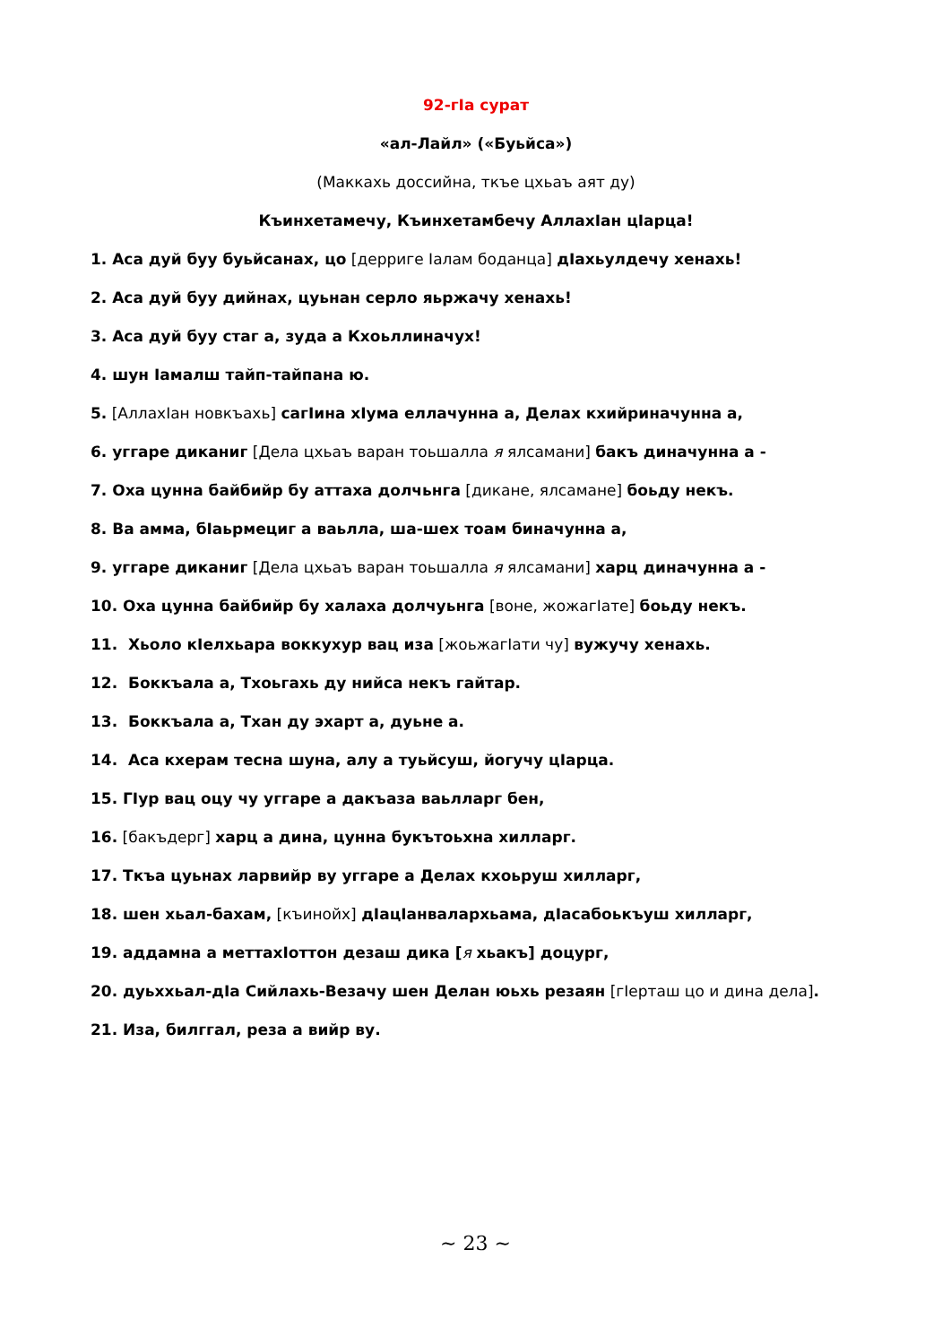92-гIа сурат
«ал-Лайл» («Буьйса»)
(Маккахь доссийна, ткъе цхьаъ аят ду)
Къинхетамечу, Къинхетамбечу АллахIан цIарца!
1. Аса дуй буу буьйсанах, цо [дерриге Iалам боданца] дIахьулдечу хенахь!
2. Аса дуй буу дийнах, цуьнан серло яьржачу хенахь!
3. Аса дуй буу стаг а, зуда а Кхоьллиначух!
4. шун Iамалш тайп-тайпана ю.
5. [АллахIан новкъахь] сагIина хIума еллачунна а, Делах кхийриначунна а,
6. уггаре диканиг [Дела цхьаъ варан тоьшалла я ялсамани] бакъ диначунна а -
7. Оха цунна байбийр бу аттаха долчьнга [дикане, ялсамане] боьду некъ.
8. Ва амма, бIаьрмециг а ваьлла, ша-шех тоам биначунна а,
9. уггаре диканиг [Дела цхьаъ варан тоьшалла я ялсамани] харц диначунна а -
10. Оха цунна байбийр бу халаха долчуьнга [воне, жожагIате] боьду некъ.
11. Хьоло кIелхьара воккухур вац иза [жоьжагIати чу] вужучу хенахь.
12. Боккъала а, Тхоьгахь ду нийса некъ гайтар.
13. Боккъала а, Тхан ду эхарт а, дуьне а.
14. Аса кхерам тесна шуна, алу а туьйсуш, йогучу цIарца.
15. ГIур вац оцу чу уггаре а дакъаза ваьлларг бен,
16. [бакъдерг] харц а дина, цунна букътоьхна хилларг.
17. Ткъа цуьнах ларвийр ву уггаре а Делах кхоьруш хилларг,
18. шен хьал-бахам, [къинойх] дIацIанвалархьама, дIасабоькъуш хилларг,
19. аддамна а меттахIоттон дезаш дика [я хьакъ] доцург,
20. дуьххьал-дIа Сийлахь-Везачу шен Делан юьхь резаян [гIерташ цо и дина дела].
21. Иза, билггал, реза а вийр ву.
~ 23 ~